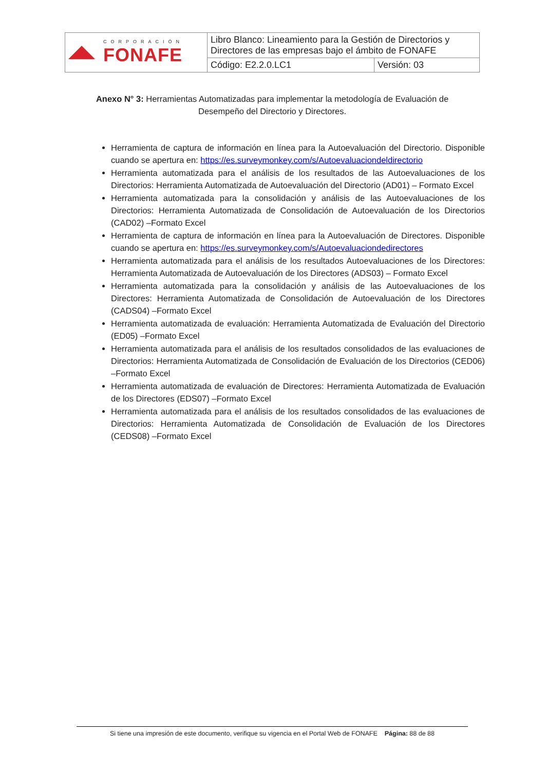| CORPORACIÓN FONAFE | Libro Blanco: Lineamiento para la Gestión de Directorios y Directores de las empresas bajo el ámbito de FONAFE | |
| | Código: E2.2.0.LC1 | Versión: 03 |
Anexo N° 3: Herramientas Automatizadas para implementar la metodología de Evaluación de Desempeño del Directorio y Directores.
Herramienta de captura de información en línea para la Autoevaluación del Directorio. Disponible cuando se apertura en: https://es.surveymonkey.com/s/Autoevaluaciondeldirectorio
Herramienta automatizada para el análisis de los resultados de las Autoevaluaciones de los Directorios: Herramienta Automatizada de Autoevaluación del Directorio (AD01) – Formato Excel
Herramienta automatizada para la consolidación y análisis de las Autoevaluaciones de los Directorios: Herramienta Automatizada de Consolidación de Autoevaluación de los Directorios (CAD02) –Formato Excel
Herramienta de captura de información en línea para la Autoevaluación de Directores. Disponible cuando se apertura en: https://es.surveymonkey.com/s/Autoevaluaciondedirectores
Herramienta automatizada para el análisis de los resultados Autoevaluaciones de los Directores: Herramienta Automatizada de Autoevaluación de los Directores (ADS03) – Formato Excel
Herramienta automatizada para la consolidación y análisis de las Autoevaluaciones de los Directores: Herramienta Automatizada de Consolidación de Autoevaluación de los Directores (CADS04) –Formato Excel
Herramienta automatizada de evaluación: Herramienta Automatizada de Evaluación del Directorio (ED05) –Formato Excel
Herramienta automatizada para el análisis de los resultados consolidados de las evaluaciones de Directorios: Herramienta Automatizada de Consolidación de Evaluación de los Directorios (CED06) –Formato Excel
Herramienta automatizada de evaluación de Directores: Herramienta Automatizada de Evaluación de los Directores (EDS07) –Formato Excel
Herramienta automatizada para el análisis de los resultados consolidados de las evaluaciones de Directorios: Herramienta Automatizada de Consolidación de Evaluación de los Directores (CEDS08) –Formato Excel
Si tiene una impresión de este documento, verifique su vigencia en el Portal Web de FONAFE Página: 88 de 88